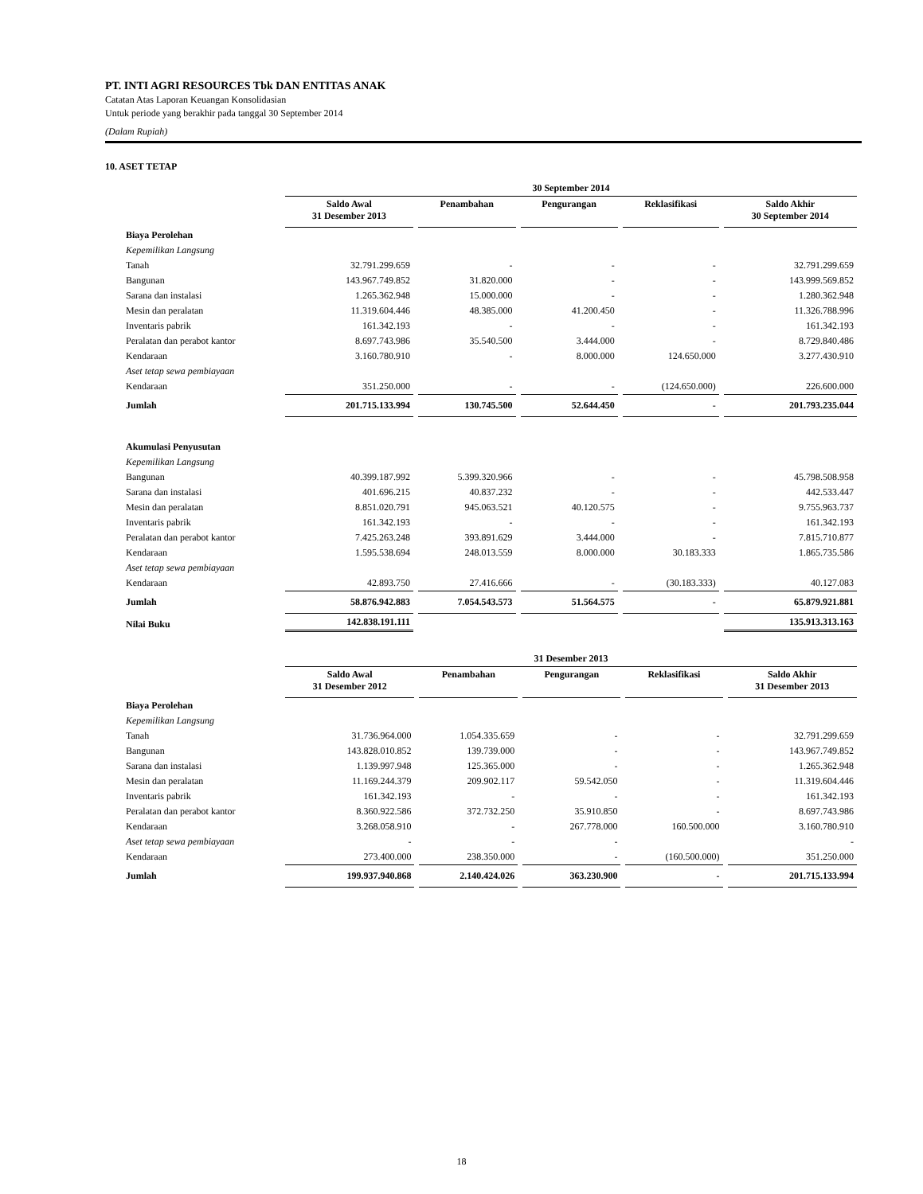PT. INTI AGRI RESOURCES Tbk DAN ENTITAS ANAK
Catatan Atas Laporan Keuangan Konsolidasian
Untuk periode yang berakhir pada tanggal 30 September 2014
(Dalam Rupiah)
10. ASET TETAP
| | 30 September 2014 | | | | |
| | Saldo Awal 31 Desember 2013 | Penambahan | Pengurangan | Reklasifikasi | Saldo Akhir 30 September 2014 |
| Biaya Perolehan | | | | | |
| Kepemilikan Langsung | | | | | |
| Tanah | 32.791.299.659 | - | - | - | 32.791.299.659 |
| Bangunan | 143.967.749.852 | 31.820.000 | - | - | 143.999.569.852 |
| Sarana dan instalasi | 1.265.362.948 | 15.000.000 | - | - | 1.280.362.948 |
| Mesin dan peralatan | 11.319.604.446 | 48.385.000 | 41.200.450 | - | 11.326.788.996 |
| Inventaris pabrik | 161.342.193 | - | - | - | 161.342.193 |
| Peralatan dan perabot kantor | 8.697.743.986 | 35.540.500 | 3.444.000 | - | 8.729.840.486 |
| Kendaraan | 3.160.780.910 | - | 8.000.000 | 124.650.000 | 3.277.430.910 |
| Aset tetap sewa pembiayaan | | | | | |
| Kendaraan | 351.250.000 | - | - | (124.650.000) | 226.600.000 |
| Jumlah | 201.715.133.994 | 130.745.500 | 52.644.450 | - | 201.793.235.044 |
| Akumulasi Penyusutan | | | | | |
| Kepemilikan Langsung | | | | | |
| Bangunan | 40.399.187.992 | 5.399.320.966 | - | - | 45.798.508.958 |
| Sarana dan instalasi | 401.696.215 | 40.837.232 | - | - | 442.533.447 |
| Mesin dan peralatan | 8.851.020.791 | 945.063.521 | 40.120.575 | - | 9.755.963.737 |
| Inventaris pabrik | 161.342.193 | - | - | - | 161.342.193 |
| Peralatan dan perabot kantor | 7.425.263.248 | 393.891.629 | 3.444.000 | - | 7.815.710.877 |
| Kendaraan | 1.595.538.694 | 248.013.559 | 8.000.000 | 30.183.333 | 1.865.735.586 |
| Aset tetap sewa pembiayaan | | | | | |
| Kendaraan | 42.893.750 | 27.416.666 | - | (30.183.333) | 40.127.083 |
| Jumlah | 58.876.942.883 | 7.054.543.573 | 51.564.575 | - | 65.879.921.881 |
| Nilai Buku | 142.838.191.111 | | | | 135.913.313.163 |
| | 31 Desember 2013 | | | | |
| | Saldo Awal 31 Desember 2012 | Penambahan | Pengurangan | Reklasifikasi | Saldo Akhir 31 Desember 2013 |
| Biaya Perolehan | | | | | |
| Kepemilikan Langsung | | | | | |
| Tanah | 31.736.964.000 | 1.054.335.659 | - | - | 32.791.299.659 |
| Bangunan | 143.828.010.852 | 139.739.000 | - | - | 143.967.749.852 |
| Sarana dan instalasi | 1.139.997.948 | 125.365.000 | - | - | 1.265.362.948 |
| Mesin dan peralatan | 11.169.244.379 | 209.902.117 | 59.542.050 | - | 11.319.604.446 |
| Inventaris pabrik | 161.342.193 | - | - | - | 161.342.193 |
| Peralatan dan perabot kantor | 8.360.922.586 | 372.732.250 | 35.910.850 | - | 8.697.743.986 |
| Kendaraan | 3.268.058.910 | - | 267.778.000 | 160.500.000 | 3.160.780.910 |
| Aset tetap sewa pembiayaan | - | - | - | | - |
| Kendaraan | 273.400.000 | 238.350.000 | - | (160.500.000) | 351.250.000 |
| Jumlah | 199.937.940.868 | 2.140.424.026 | 363.230.900 | - | 201.715.133.994 |
18